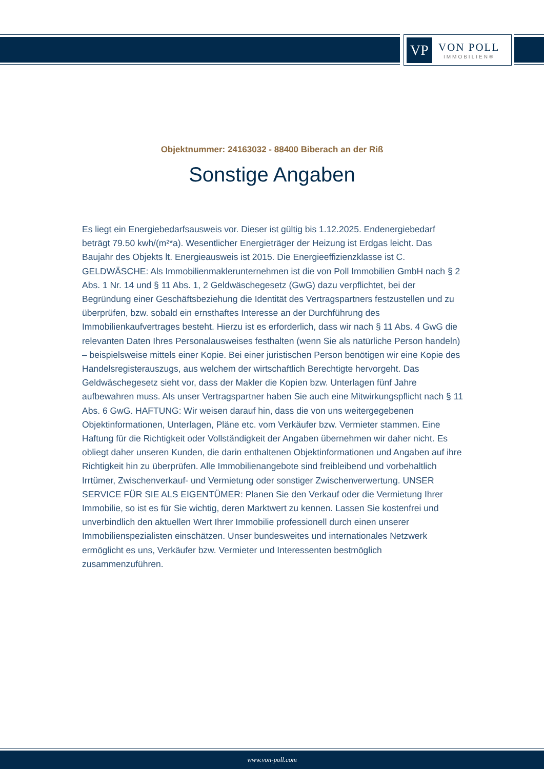VP
VON POLL
IMMOBILIEN®
Objektnummer: 24163032 - 88400 Biberach an der Riß
Sonstige Angaben
Es liegt ein Energiebedarfsausweis vor. Dieser ist gültig bis 1.12.2025. Endenergiebedarf beträgt 79.50 kwh/(m²*a). Wesentlicher Energieträger der Heizung ist Erdgas leicht. Das Baujahr des Objekts lt. Energieausweis ist 2015. Die Energieeffizienzklasse ist C. GELDWÄSCHE: Als Immobilienmaklerunternehmen ist die von Poll Immobilien GmbH nach § 2 Abs. 1 Nr. 14 und § 11 Abs. 1, 2 Geldwäschegesetz (GwG) dazu verpflichtet, bei der Begründung einer Geschäftsbeziehung die Identität des Vertragspartners festzustellen und zu überprüfen, bzw. sobald ein ernsthaftes Interesse an der Durchführung des Immobilienkaufvertrages besteht. Hierzu ist es erforderlich, dass wir nach § 11 Abs. 4 GwG die relevanten Daten Ihres Personalausweises festhalten (wenn Sie als natürliche Person handeln) – beispielsweise mittels einer Kopie. Bei einer juristischen Person benötigen wir eine Kopie des Handelsregisterauszugs, aus welchem der wirtschaftlich Berechtigte hervorgeht. Das Geldwäschegesetz sieht vor, dass der Makler die Kopien bzw. Unterlagen fünf Jahre aufbewahren muss. Als unser Vertragspartner haben Sie auch eine Mitwirkungspflicht nach § 11 Abs. 6 GwG. HAFTUNG: Wir weisen darauf hin, dass die von uns weitergegebenen Objektinformationen, Unterlagen, Pläne etc. vom Verkäufer bzw. Vermieter stammen. Eine Haftung für die Richtigkeit oder Vollständigkeit der Angaben übernehmen wir daher nicht. Es obliegt daher unseren Kunden, die darin enthaltenen Objektinformationen und Angaben auf ihre Richtigkeit hin zu überprüfen. Alle Immobilienangebote sind freibleibend und vorbehaltlich Irrtümer, Zwischenverkauf- und Vermietung oder sonstiger Zwischenverwertung. UNSER SERVICE FÜR SIE ALS EIGENTÜMER: Planen Sie den Verkauf oder die Vermietung Ihrer Immobilie, so ist es für Sie wichtig, deren Marktwert zu kennen. Lassen Sie kostenfrei und unverbindlich den aktuellen Wert Ihrer Immobilie professionell durch einen unserer Immobilienspezialisten einschätzen. Unser bundesweites und internationales Netzwerk ermöglicht es uns, Verkäufer bzw. Vermieter und Interessenten bestmöglich zusammenzuführen.
www.von-poll.com